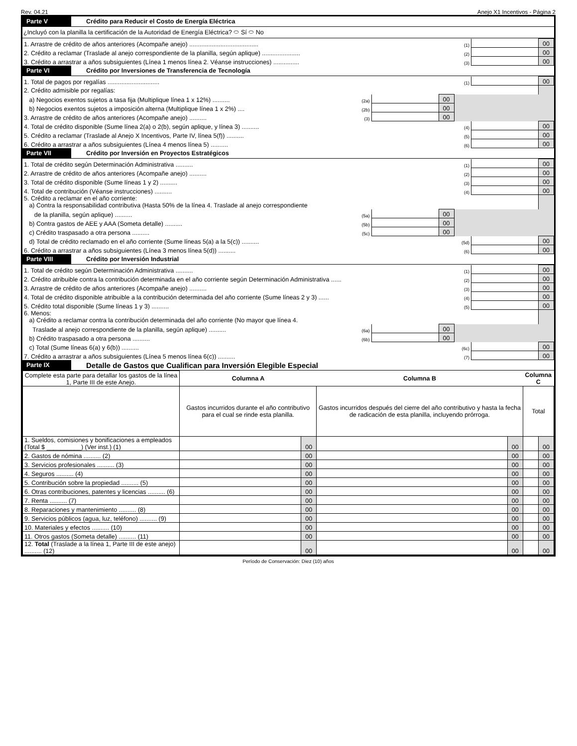Rev. 04.21 Anejo X1 Incentivos - Página 2
Parte V
Crédito para Reducir el Costo de Energía Eléctrica
¿Incluyó con la planilla la certificación de la Autoridad de Energía Eléctrica? ⬭ Sí ⬭ No
| 1. Arrastre de crédito de años anteriores (Acompañe anejo) ........................................ | (1) | | 00 |
| 2. Crédito a reclamar (Traslade al anejo correspondiente de la planilla, según aplique) ...................... | (2) | | 00 |
| 3. Crédito a arrastrar a años subsiguientes (Línea 1 menos línea 2. Véanse instrucciones) ............... | (3) | | 00 |
Parte VI
Crédito por Inversiones de Transferencia de Tecnología
| 1. Total de pagos por regalías .............................. | | | | (1) | | 00 |
| 2. Crédito admisible por regalías: | | | | | | |
| a) Negocios exentos sujetos a tasa fija (Multiplique línea 1 x 12%) .......... | (2a) | | 00 | | | |
| b) Negocios exentos sujetos a imposición alterna (Multiplique línea 1 x 2%) .... | (2b) | | 00 | | | |
| 3. Arrastre de crédito de años anteriores (Acompañe anejo) .......... | (3) | | 00 | | | |
| 4. Total de crédito disponible (Sume línea 2(a) o 2(b), según aplique, y línea 3) .......... | | | | (4) | | 00 |
| 5. Crédito a reclamar (Traslade al Anejo X Incentivos, Parte IV, línea 5(f)) .......... | | | | (5) | | 00 |
| 6. Crédito a arrastrar a años subsiguientes (Línea 4 menos línea 5) .......... | | | | (6) | | 00 |
Parte VII
Crédito por Inversión en Proyectos Estratégicos
| 1. Total de crédito según Determinación Administrativa .......... | | | | (1) | | 00 |
| 2. Arrastre de crédito de años anteriores (Acompañe anejo) .......... | | | | (2) | | 00 |
| 3. Total de crédito disponible (Sume líneas 1 y 2) .......... | | | | (3) | | 00 |
| 4. Total de contribución (Véanse instrucciones) .......... | | | | (4) | | 00 |
| 5. Crédito a reclamar en el año corriente: a) Contra la responsabilidad contributiva (Hasta 50% de la línea 4. Traslade al anejo correspondiente | | | | | | |
| de la planilla, según aplique) .......... | (5a) | | 00 | | | |
| b) Contra gastos de AEE y AAA (Someta detalle) .......... | (5b) | | 00 | | | |
| c) Crédito traspasado a otra persona .......... | (5c) | | 00 | | | |
| d) Total de crédito reclamado en el año corriente (Sume líneas 5(a) a la 5(c)) .......... | | | | (5d) | | 00 |
| 6. Crédito a arrastrar a años subsiguientes (Línea 3 menos línea 5(d)) .......... | | | | (6) | | 00 |
Parte VIII
Crédito por Inversión Industrial
| 1. Total de crédito según Determinación Administrativa .......... | | | | (1) | | 00 |
| 2. Crédito atribuible contra la contribución determinada en el año corriente según Determinación Administrativa ...... | | | | (2) | | 00 |
| 3. Arrastre de crédito de años anteriores (Acompañe anejo) .......... | | | | (3) | | 00 |
| 4. Total de crédito disponible atribuible a la contribución determinada del año corriente (Sume líneas 2 y 3) ...... | | | | (4) | | 00 |
| 5. Crédito total disponible (Sume líneas 1 y 3) .......... | | | | (5) | | 00 |
| 6. Menos: a) Crédito a reclamar contra la contribución determinada del año corriente (No mayor que línea 4. | | | | | | |
| Traslade al anejo correspondiente de la planilla, según aplique) .......... | (6a) | | 00 | | | |
| b) Crédito traspasado a otra persona .......... | (6b) | | 00 | | | |
| c) Total (Sume líneas 6(a) y 6(b)) .......... | | | | (6c) | | 00 |
| 7. Crédito a arrastrar a años subsiguientes (Línea 5 menos línea 6(c)) .......... | | | | (7) | | 00 |
Parte IX
Detalle de Gastos que Cualifican para Inversión Elegible Especial
| Complete esta parte para detallar los gastos de la línea 1, Parte III de este Anejo. | Columna A | | Columna B | | Columna C | |
| | Gastos incurridos durante el año contributivo para el cual se rinde esta planilla. | | Gastos incurridos después del cierre del año contributivo y hasta la fecha de radicación de esta planilla, incluyendo prórroga. | | Total | |
| 1. Sueldos, comisiones y bonificaciones a empleados (Total $ __________) (Ver inst.) (1) | | 00 | | 00 | | 00 |
| 2. Gastos de nómina .......... (2) | | 00 | | 00 | | 00 |
| 3. Servicios profesionales .......... (3) | | 00 | | 00 | | 00 |
| 4. Seguros .......... (4) | | 00 | | 00 | | 00 |
| 5. Contribución sobre la propiedad .......... (5) | | 00 | | 00 | | 00 |
| 6. Otras contribuciones, patentes y licencias .......... (6) | | 00 | | 00 | | 00 |
| 7. Renta .......... (7) | | 00 | | 00 | | 00 |
| 8. Reparaciones y mantenimiento .......... (8) | | 00 | | 00 | | 00 |
| 9. Servicios públicos (agua, luz, teléfono) .......... (9) | | 00 | | 00 | | 00 |
| 10. Materiales y efectos .......... (10) | | 00 | | 00 | | 00 |
| 11. Otros gastos (Someta detalle) .......... (11) | | 00 | | 00 | | 00 |
| 12. Total (Traslade a la línea 1, Parte III de este anejo) .......... (12) | | 00 | | 00 | | 00 |
Período de Conservación: Diez (10) años